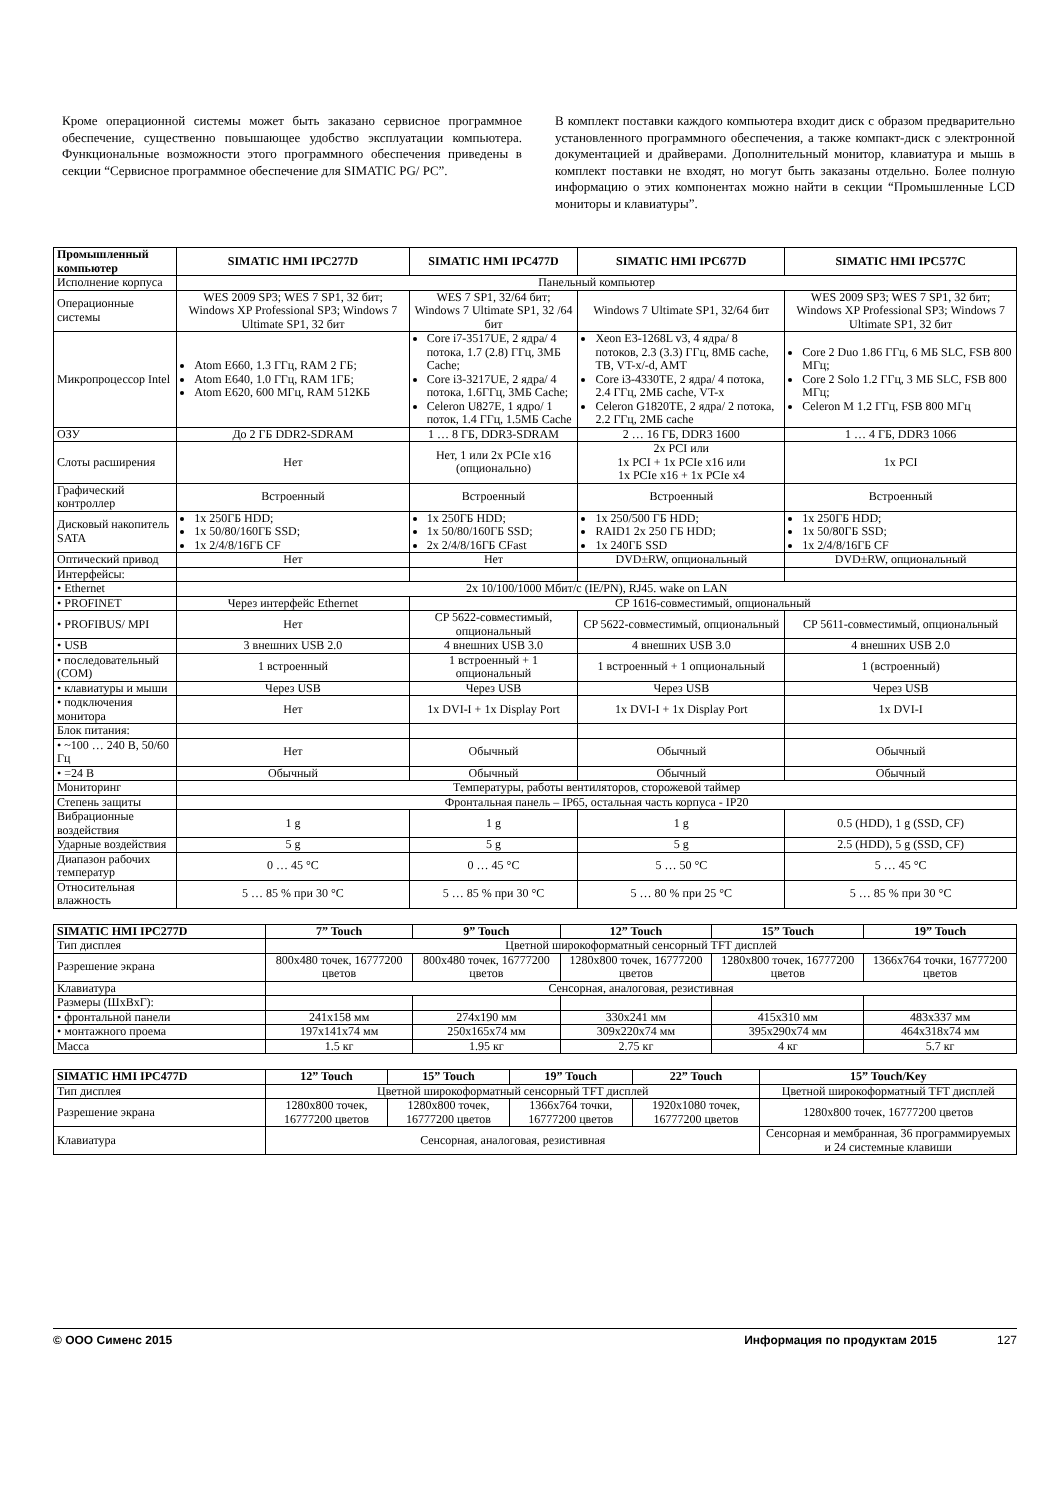Кроме операционной системы может быть заказано сервисное программное обеспечение, существенно повышающее удобство эксплуатации компьютера. Функциональные возможности этого программного обеспечения приведены в секции “Сервисное программное обеспечение для SIMATIC PG/ PC”.
В комплект поставки каждого компьютера входит диск с образом предварительно установленного программного обеспечения, а также компакт-диск с электронной документацией и драйверами. Дополнительный монитор, клавиатура и мышь в комплект поставки не входят, но могут быть заказаны отдельно. Более полную информацию о этих компонентах можно найти в секции “Промышленные LCD мониторы и клавиатуры”.
| Промышленный компьютер | SIMATIC HMI IPC277D | SIMATIC HMI IPC477D | SIMATIC HMI IPC677D | SIMATIC HMI IPC577C |
| --- | --- | --- | --- | --- |
| Исполнение корпуса | Панельный компьютер | | | |
| Операционные системы | WES 2009 SP3; WES 7 SP1, 32 бит; Windows XP Professional SP3; Windows 7 Ultimate SP1, 32 бит | WES 7 SP1, 32/64 бит; Windows 7 Ultimate SP1, 32 /64 бит | Windows 7 Ultimate SP1, 32/64 бит | WES 2009 SP3; WES 7 SP1, 32 бит; Windows XP Professional SP3; Windows 7 Ultimate SP1, 32 бит |
| Микропроцессор Intel | Atom E660, 1.3 ГГц, RAM 2 ГБ; Atom E640, 1.0 ГГц, RAM 1ГБ; Atom E620, 600 МГц, RAM 512КБ | Core i7-3517UE, 2 ядра/ 4 потока, 1.7 (2.8) ГГц, 3МБ Cache; Core i3-3217UE, 2 ядра/ 4 потока, 1.6ГГц, 3МБ Cache; Celeron U827E, 1 ядро/ 1 поток, 1.4 ГГц, 1.5МБ Cache | Xeon E3-1268L v3, 4 ядра/ 8 потоков, 2.3 (3.3) ГГц, 8МБ cache, TB, VT-x/-d, AMT Core i3-4330TE, 2 ядра/ 4 потока, 2.4 ГГц, 2МБ cache, VT-x Celeron G1820TE, 2 ядра/ 2 потока, 2.2 ГГц, 2МБ cache | Core 2 Duo 1.86 ГГц, 6 МБ SLC, FSB 800 МГц; Core 2 Solo 1.2 ГГц, 3 МБ SLC, FSB 800 МГц; Celeron M 1.2 ГГц, FSB 800 МГц |
| ОЗУ | До 2 ГБ DDR2-SDRAM | 1 … 8 ГБ, DDR3-SDRAM | 2 … 16 ГБ, DDR3 1600 | 1 … 4 ГБ, DDR3 1066 |
| Слоты расширения | Нет | Нет, 1 или 2x PCIe x16 (опционально) | 2x PCI или 1x PCI + 1x PCIe x16 или 1x PCIe x16 + 1x PCIe x4 | 1x PCI |
| Графический контроллер | Встроенный | Встроенный | Встроенный | Встроенный |
| Дисковый накопитель SATA | 1x 250ГБ HDD; 1x 50/80/160ГБ SSD; 1x 2/4/8/16ГБ CF | 1x 250ГБ HDD; 1x 50/80/160ГБ SSD; 2x 2/4/8/16ГБ CFast | 1x 250/500 ГБ HDD; RAID1 2x 250 ГБ HDD; 1x 240ГБ SSD | 1x 250ГБ HDD; 1x 50/80ГБ SSD; 1x 2/4/8/16ГБ CF |
| Оптический привод | Нет | Нет | DVD±RW, опциональный | DVD±RW, опциональный |
| Интерфейсы: | | | | |
| • Ethernet | 2x 10/100/1000 Мбит/с (IE/PN), RJ45. wake on LAN | | | |
| • PROFINET | Через интерфейс Ethernet | CP 1616-совместимый, опциональный | | |
| • PROFIBUS/ MPI | Нет | CP 5622-совместимый, опциональный | CP 5622-совместимый, опциональный | CP 5611-совместимый, опциональный |
| • USB | 3 внешних USB 2.0 | 4 внешних USB 3.0 | 4 внешних USB 3.0 | 4 внешних USB 2.0 |
| • последовательный (COM) | 1 встроенный | 1 встроенный + 1 опциональный | 1 встроенный + 1 опциональный | 1 (встроенный) |
| • клавиатуры и мыши | Через USB | Через USB | Через USB | Через USB |
| • подключения монитора | Нет | 1x DVI-I + 1x Display Port | 1x DVI-I + 1x Display Port | 1x DVI-I |
| Блок питания: | | | | |
| • ~100 … 240 В, 50/60 Гц | Нет | Обычный | Обычный | Обычный |
| • =24 В | Обычный | Обычный | Обычный | Обычный |
| Мониторинг | Температуры, работы вентиляторов, сторожевой таймер | | | |
| Степень защиты | Фронтальная панель – IP65, остальная часть корпуса - IP20 | | | |
| Вибрационные воздействия | 1 g | 1 g | 1 g | 0.5 (HDD), 1 g (SSD, CF) |
| Ударные воздействия | 5 g | 5 g | 5 g | 2.5 (HDD), 5 g (SSD, CF) |
| Диапазон рабочих температур | 0 … 45 °C | 0 … 45 °C | 5 … 50 °C | 5 … 45 °C |
| Относительная влажность | 5 … 85 % при 30 °C | 5 … 85 % при 30 °C | 5 … 80 % при 25 °C | 5 … 85 % при 30 °C |
| SIMATIC HMI IPC277D | 7” Touch | 9” Touch | 12” Touch | 15” Touch | 19” Touch |
| --- | --- | --- | --- | --- | --- |
| Тип дисплея | Цветной широкоформатный сенсорный TFT дисплей | | | | |
| Разрешение экрана | 800x480 точек, 16777200 цветов | 800x480 точек, 16777200 цветов | 1280x800 точек, 16777200 цветов | 1280x800 точек, 16777200 цветов | 1366x764 точки, 16777200 цветов |
| Клавиатура | Сенсорная, аналоговая, резистивная | | | | |
| Размеры (ШxВxГ): | | | | | |
| • фронтальной панели | 241x158 мм | 274x190 мм | 330x241 мм | 415x310 мм | 483x337 мм |
| • монтажного проема | 197x141x74 мм | 250x165x74 мм | 309x220x74 мм | 395x290x74 мм | 464x318x74 мм |
| Масса | 1.5 кг | 1.95 кг | 2.75 кг | 4 кг | 5.7 кг |
| SIMATIC HMI IPC477D | 12” Touch | 15” Touch | 19” Touch | 22” Touch | 15” Touch/Key |
| --- | --- | --- | --- | --- | --- |
| Тип дисплея | Цветной широкоформатный сенсорный TFT дисплей | | | | Цветной широкоформатный TFT дисплей |
| Разрешение экрана | 1280x800 точек, 16777200 цветов | 1280x800 точек, 16777200 цветов | 1366x764 точки, 16777200 цветов | 1920x1080 точек, 16777200 цветов | 1280x800 точек, 16777200 цветов |
| Клавиатура | Сенсорная, аналоговая, резистивная | | | | Сенсорная и мембранная, 36 программируемых и 24 системные клавиши |
© ООО Сименс 2015 Информация по продуктам 2015 127